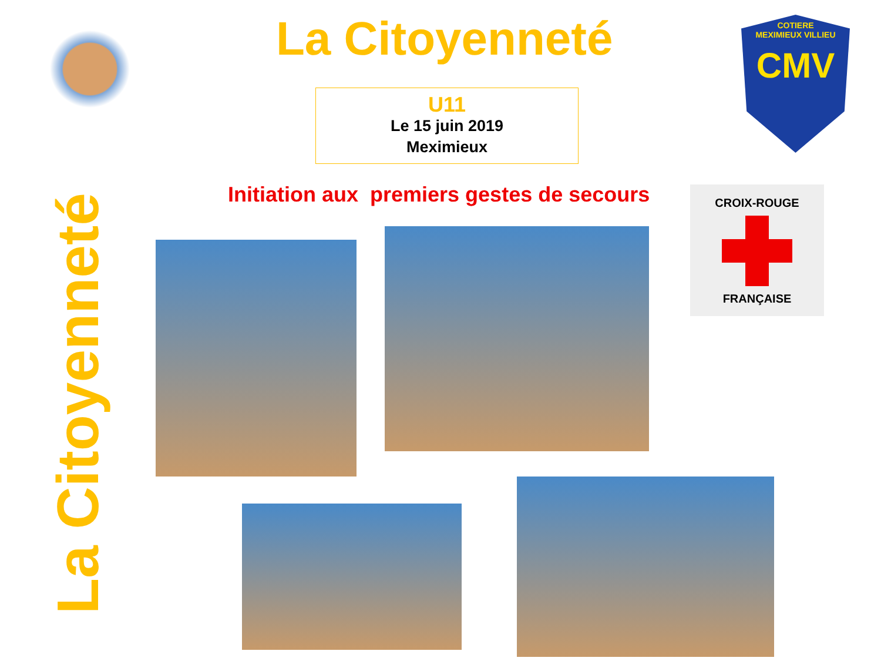La Citoyenneté
COTIERE
MEXIMIEUX VILLIEU
CMV
U11
Le 15 juin 2019
Meximieux
Initiation aux premiers gestes de secours
CROIX-ROUGE
FRANÇAISE
La Citoyenneté